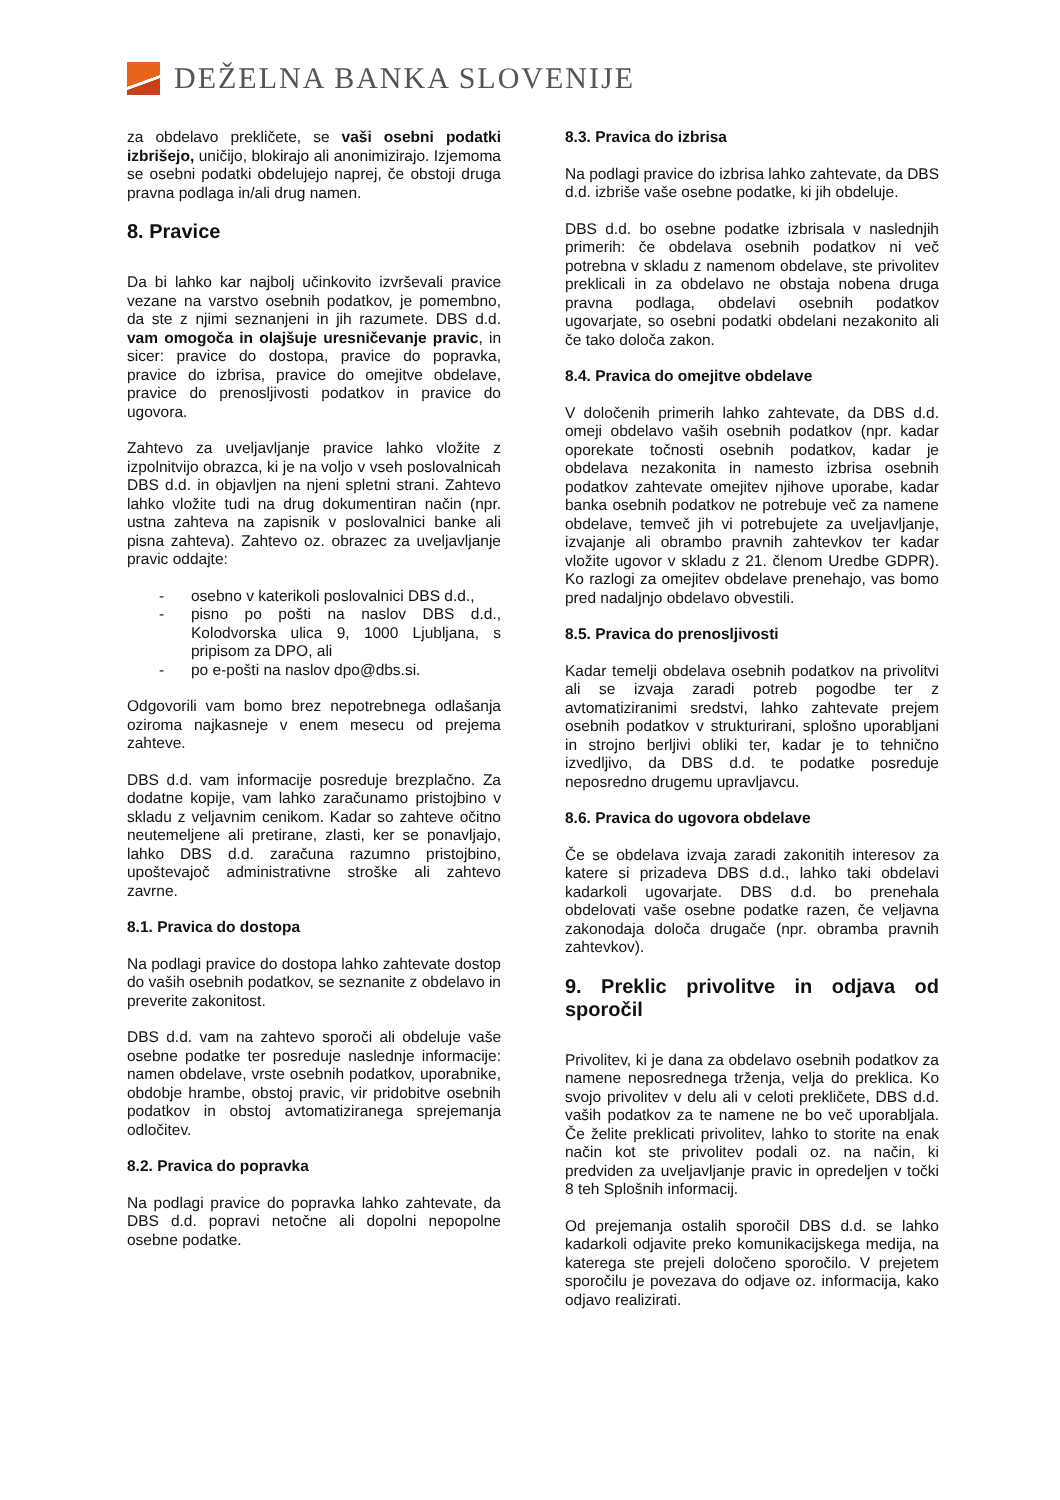DEŽELNA BANKA SLOVENIJE
za obdelavo prekličete, se vaši osebni podatki izbrišejo, uničijo, blokirajo ali anonimizirajo. Izjemoma se osebni podatki obdelujejo naprej, če obstoji druga pravna podlaga in/ali drug namen.
8. Pravice
Da bi lahko kar najbolj učinkovito izvrševali pravice vezane na varstvo osebnih podatkov, je pomembno, da ste z njimi seznanjeni in jih razumete. DBS d.d. vam omogoča in olajšuje uresničevanje pravic, in sicer: pravice do dostopa, pravice do popravka, pravice do izbrisa, pravice do omejitve obdelave, pravice do prenosljivosti podatkov in pravice do ugovora.
Zahtevo za uveljavljanje pravice lahko vložite z izpolnitvijo obrazca, ki je na voljo v vseh poslovalnicah DBS d.d. in objavljen na njeni spletni strani. Zahtevo lahko vložite tudi na drug dokumentiran način (npr. ustna zahteva na zapisnik v poslovalnici banke ali pisna zahteva). Zahtevo oz. obrazec za uveljavljanje pravic oddajte:
- osebno v katerikoli poslovalnici DBS d.d.,
- pisno po pošti na naslov DBS d.d., Kolodvorska ulica 9, 1000 Ljubljana, s pripisom za DPO, ali
- po e-pošti na naslov dpo@dbs.si.
Odgovorili vam bomo brez nepotrebnega odlašanja oziroma najkasneje v enem mesecu od prejema zahteve.
DBS d.d. vam informacije posreduje brezplačno. Za dodatne kopije, vam lahko zaračunamo pristojbino v skladu z veljavnim cenikom. Kadar so zahteve očitno neutemeljene ali pretirane, zlasti, ker se ponavljajo, lahko DBS d.d. zaračuna razumno pristojbino, upoštevajoč administrativne stroške ali zahtevo zavrne.
8.1. Pravica do dostopa
Na podlagi pravice do dostopa lahko zahtevate dostop do vaših osebnih podatkov, se seznanite z obdelavo in preverite zakonitost.
DBS d.d. vam na zahtevo sporoči ali obdeluje vaše osebne podatke ter posreduje naslednje informacije: namen obdelave, vrste osebnih podatkov, uporabnike, obdobje hrambe, obstoj pravic, vir pridobitve osebnih podatkov in obstoj avtomatiziranega sprejemanja odločitev.
8.2. Pravica do popravka
Na podlagi pravice do popravka lahko zahtevate, da DBS d.d. popravi netočne ali dopolni nepopolne osebne podatke.
8.3. Pravica do izbrisa
Na podlagi pravice do izbrisa lahko zahtevate, da DBS d.d. izbriše vaše osebne podatke, ki jih obdeluje.
DBS d.d. bo osebne podatke izbrisala v naslednjih primerih: če obdelava osebnih podatkov ni več potrebna v skladu z namenom obdelave, ste privolitev preklicali in za obdelavo ne obstaja nobena druga pravna podlaga, obdelavi osebnih podatkov ugovarjate, so osebni podatki obdelani nezakonito ali če tako določa zakon.
8.4. Pravica do omejitve obdelave
V določenih primerih lahko zahtevate, da DBS d.d. omeji obdelavo vaših osebnih podatkov (npr. kadar oporekate točnosti osebnih podatkov, kadar je obdelava nezakonita in namesto izbrisa osebnih podatkov zahtevate omejitev njihove uporabe, kadar banka osebnih podatkov ne potrebuje več za namene obdelave, temveč jih vi potrebujete za uveljavljanje, izvajanje ali obrambo pravnih zahtevkov ter kadar vložite ugovor v skladu z 21. členom Uredbe GDPR). Ko razlogi za omejitev obdelave prenehajo, vas bomo pred nadaljnjo obdelavo obvestili.
8.5. Pravica do prenosljivosti
Kadar temelji obdelava osebnih podatkov na privolitvi ali se izvaja zaradi potreb pogodbe ter z avtomatiziranimi sredstvi, lahko zahtevate prejem osebnih podatkov v strukturirani, splošno uporabljani in strojno berljivi obliki ter, kadar je to tehnično izvedljivo, da DBS d.d. te podatke posreduje neposredno drugemu upravljavcu.
8.6. Pravica do ugovora obdelave
Če se obdelava izvaja zaradi zakonitih interesov za katere si prizadeva DBS d.d., lahko taki obdelavi kadarkoli ugovarjate. DBS d.d. bo prenehala obdelovati vaše osebne podatke razen, če veljavna zakonodaja določa drugače (npr. obramba pravnih zahtevkov).
9. Preklic privolitve in odjava od sporočil
Privolitev, ki je dana za obdelavo osebnih podatkov za namene neposrednega trženja, velja do preklica. Ko svojo privolitev v delu ali v celoti prekličete, DBS d.d. vaših podatkov za te namene ne bo več uporabljala. Če želite preklicati privolitev, lahko to storite na enak način kot ste privolitev podali oz. na način, ki predviden za uveljavljanje pravic in opredeljen v točki 8 teh Splošnih informacij.
Od prejemanja ostalih sporočil DBS d.d. se lahko kadarkoli odjavite preko komunikacijskega medija, na katerega ste prejeli določeno sporočilo. V prejetem sporočilu je povezava do odjave oz. informacija, kako odjavo realizirati.